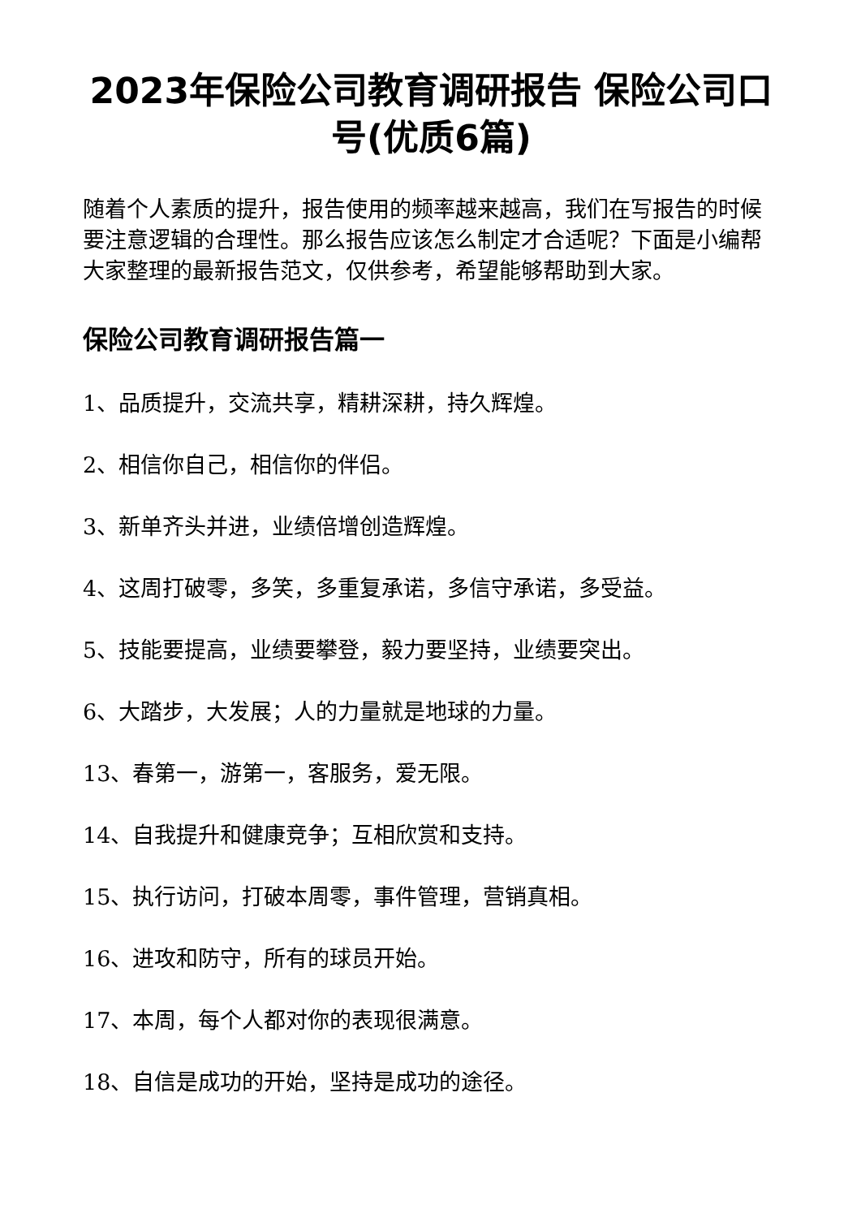2023年保险公司教育调研报告 保险公司口号(优质6篇)
随着个人素质的提升，报告使用的频率越来越高，我们在写报告的时候要注意逻辑的合理性。那么报告应该怎么制定才合适呢？下面是小编帮大家整理的最新报告范文，仅供参考，希望能够帮助到大家。
保险公司教育调研报告篇一
1、品质提升，交流共享，精耕深耕，持久辉煌。
2、相信你自己，相信你的伴侣。
3、新单齐头并进，业绩倍增创造辉煌。
4、这周打破零，多笑，多重复承诺，多信守承诺，多受益。
5、技能要提高，业绩要攀登，毅力要坚持，业绩要突出。
6、大踏步，大发展；人的力量就是地球的力量。
13、春第一，游第一，客服务，爱无限。
14、自我提升和健康竞争；互相欣赏和支持。
15、执行访问，打破本周零，事件管理，营销真相。
16、进攻和防守，所有的球员开始。
17、本周，每个人都对你的表现很满意。
18、自信是成功的开始，坚持是成功的途径。